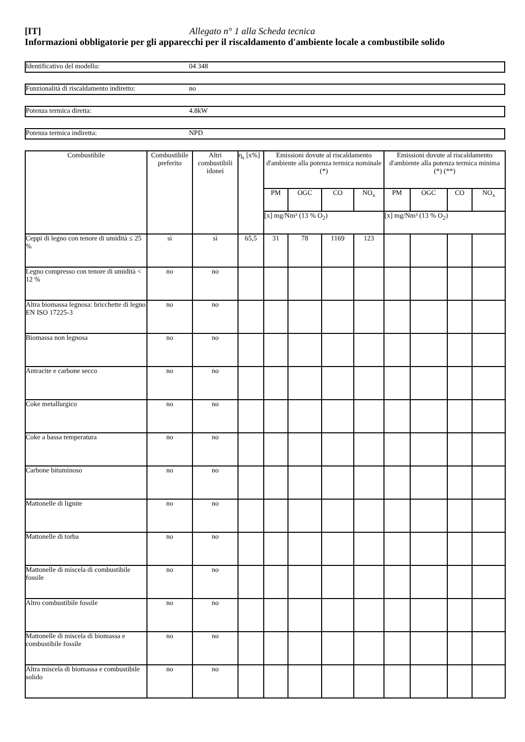[IT] Allegato n° 1 alla Scheda tecnica
Informazioni obbligatorie per gli apparecchi per il riscaldamento d'ambiente locale a combustibile solido
Identificativo del modello: 04 348
Funzionalità di riscaldamento indiretto: no
Potenza termica diretta: 4.8kW
Potenza termica indiretta: NPD
| Combustibile | Combustibile preferito | Altri combustibili idonei | η<sub>s</sub> [x%] | Emissioni dovute al riscaldamento d'ambiente alla potenza termica nominale (*) | | | | Emissioni dovute al riscaldamento d'ambiente alla potenza termica minima (*) (**) | | | |
| --- | --- | --- | --- | --- | --- | --- | --- | --- | --- | --- | --- |
| | | | | PM | OGC | CO | NO<sub>x</sub> | PM | OGC | CO | NO<sub>x</sub> |
| | | | | [x] mg/Nm³ (13 % O<sub>2</sub>) | | | | [x] mg/Nm³ (13 % O<sub>2</sub>) | | | |
| Ceppi di legno con tenore di umidità ≤ 25 % | sì | sì | 65,5 | 31 | 78 | 1169 | 123 | | | | |
| Legno compresso con tenore di umidità < 12 % | no | no | | | | | | | | | |
| Altra biomassa legnosa: bricchette di legno EN ISO 17225-3 | no | no | | | | | | | | | |
| Biomassa non legnosa | no | no | | | | | | | | | |
| Antracite e carbone secco | no | no | | | | | | | | | |
| Coke metallurgico | no | no | | | | | | | | | |
| Coke a bassa temperatura | no | no | | | | | | | | | |
| Carbone bituminoso | no | no | | | | | | | | | |
| Mattonelle di lignite | no | no | | | | | | | | | |
| Mattonelle di torba | no | no | | | | | | | | | |
| Mattonelle di miscela di combustibile fossile | no | no | | | | | | | | | |
| Altro combustibile fossile | no | no | | | | | | | | | |
| Mattonelle di miscela di biomassa e combustibile fossile | no | no | | | | | | | | | |
| Altra miscela di biomassa e combustibile solido | no | no | | | | | | | | | |